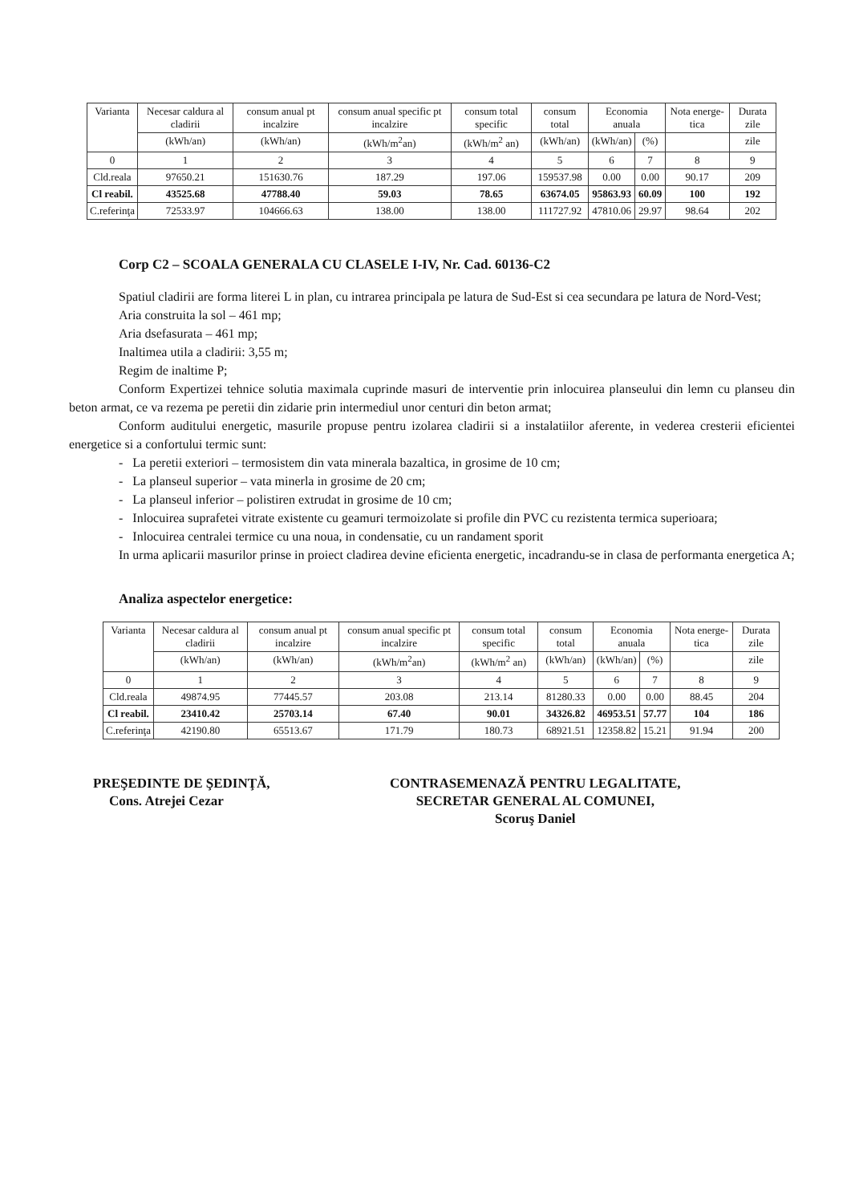| Varianta | Necesar caldura al cladirii | consum anual pt incalzire | consum anual specific pt incalzire | consum total specific | consum total | Economia anuala | | Nota energe-tica | Durata zile |
| --- | --- | --- | --- | --- | --- | --- | --- | --- | --- |
| | (kWh/an) | (kWh/an) | (kWh/m<sup>2</sup>an) | (kWh/m<sup>2</sup> an) | (kWh/an) | (kWh/an) | (%) | | zile |
| 0 | 1 | 2 | 3 | 4 | 5 | 6 | 7 | 8 | 9 |
| Cld.reala | 97650.21 | 151630.76 | 187.29 | 197.06 | 159537.98 | 0.00 | 0.00 | 90.17 | 209 |
| Cl reabil. | 43525.68 | 47788.40 | 59.03 | 78.65 | 63674.05 | 95863.93 | 60.09 | 100 | 192 |
| C.referinţa | 72533.97 | 104666.63 | 138.00 | 138.00 | 111727.92 | 47810.06 | 29.97 | 98.64 | 202 |
Corp C2 – SCOALA GENERALA CU CLASELE I-IV, Nr. Cad. 60136-C2
Spatiul cladirii are forma literei L in plan, cu intrarea principala pe latura de Sud-Est si cea secundara pe latura de Nord-Vest;
Aria construita la sol – 461 mp;
Aria dsefasurata – 461 mp;
Inaltimea utila a cladirii: 3,55 m;
Regim de inaltime P;
Conform Expertizei tehnice solutia maximala cuprinde masuri de interventie prin inlocuirea planseului din lemn cu planseu din beton armat, ce va rezema pe peretii din zidarie prin intermediul unor centuri din beton armat;
Conform auditului energetic, masurile propuse pentru izolarea cladirii si a instalatiilor aferente, in vederea cresterii eficientei energetice si a confortului termic sunt:
- La peretii exteriori – termosistem din vata minerala bazaltica, in grosime de 10 cm;
- La planseul superior – vata minerla in grosime de 20 cm;
- La planseul inferior – polistiren extrudat in grosime de 10 cm;
- Inlocuirea suprafetei vitrate existente cu geamuri termoizolate si profile din PVC cu rezistenta termica superioara;
- Inlocuirea centralei termice cu una noua, in condensatie, cu un randament sporit
In urma aplicarii masurilor prinse in proiect cladirea devine eficienta energetic, incadrandu-se in clasa de performanta energetica A;
Analiza aspectelor energetice:
| Varianta | Necesar caldura al cladirii | consum anual pt incalzire | consum anual specific pt incalzire | consum total specific | consum total | Economia anuala | | Nota energe-tica | Durata zile |
| --- | --- | --- | --- | --- | --- | --- | --- | --- | --- |
| | (kWh/an) | (kWh/an) | (kWh/m<sup>2</sup>an) | (kWh/m<sup>2</sup> an) | (kWh/an) | (kWh/an) | (%) | | zile |
| 0 | 1 | 2 | 3 | 4 | 5 | 6 | 7 | 8 | 9 |
| Cld.reala | 49874.95 | 77445.57 | 203.08 | 213.14 | 81280.33 | 0.00 | 0.00 | 88.45 | 204 |
| Cl reabil. | 23410.42 | 25703.14 | 67.40 | 90.01 | 34326.82 | 46953.51 | 57.77 | 104 | 186 |
| C.referinţa | 42190.80 | 65513.67 | 171.79 | 180.73 | 68921.51 | 12358.82 | 15.21 | 91.94 | 200 |
PREŞEDINTE DE ŞEDINŢĂ,
Cons. Atrejei Cezar
CONTRASEMENAZĂ PENTRU LEGALITATE,
SECRETAR GENERAL AL COMUNEI,
Scoruş Daniel